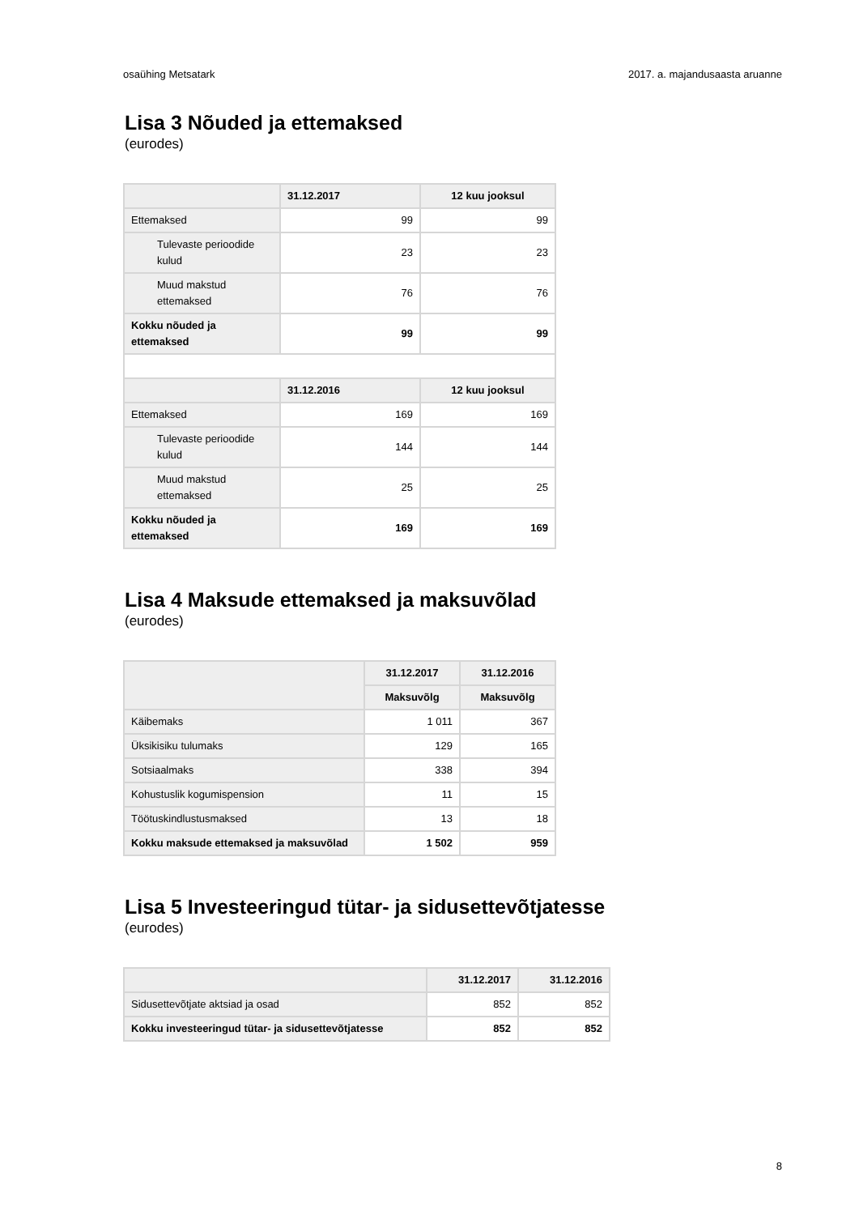osaühing Metsatark 2017. a. majandusaasta aruanne
Lisa 3 Nõuded ja ettemaksed
(eurodes)
| | 31.12.2017 | 12 kuu jooksul |
| --- | --- | --- |
| Ettemaksed | 99 | 99 |
| Tulevaste perioodide kulud | 23 | 23 |
| Muud makstud ettemaksed | 76 | 76 |
| Kokku nõuded ja ettemaksed | 99 | 99 |
| | 31.12.2016 | 12 kuu jooksul |
| Ettemaksed | 169 | 169 |
| Tulevaste perioodide kulud | 144 | 144 |
| Muud makstud ettemaksed | 25 | 25 |
| Kokku nõuded ja ettemaksed | 169 | 169 |
Lisa 4 Maksude ettemaksed ja maksuvõlad
(eurodes)
| | 31.12.2017 | 31.12.2016 |
| --- | --- | --- |
| | Maksuvõlg | Maksuvõlg |
| Käibemaks | 1 011 | 367 |
| Üksikisiku tulumaks | 129 | 165 |
| Sotsiaalmaks | 338 | 394 |
| Kohustuslik kogumispension | 11 | 15 |
| Töötuskindlustusmaksed | 13 | 18 |
| Kokku maksude ettemaksed ja maksuvõlad | 1 502 | 959 |
Lisa 5 Investeeringud tütar- ja sidusettevõtjatesse
(eurodes)
| | 31.12.2017 | 31.12.2016 |
| --- | --- | --- |
| Sidusettevõtjate aktsiad ja osad | 852 | 852 |
| Kokku investeeringud tütar- ja sidusettevõtjatesse | 852 | 852 |
8